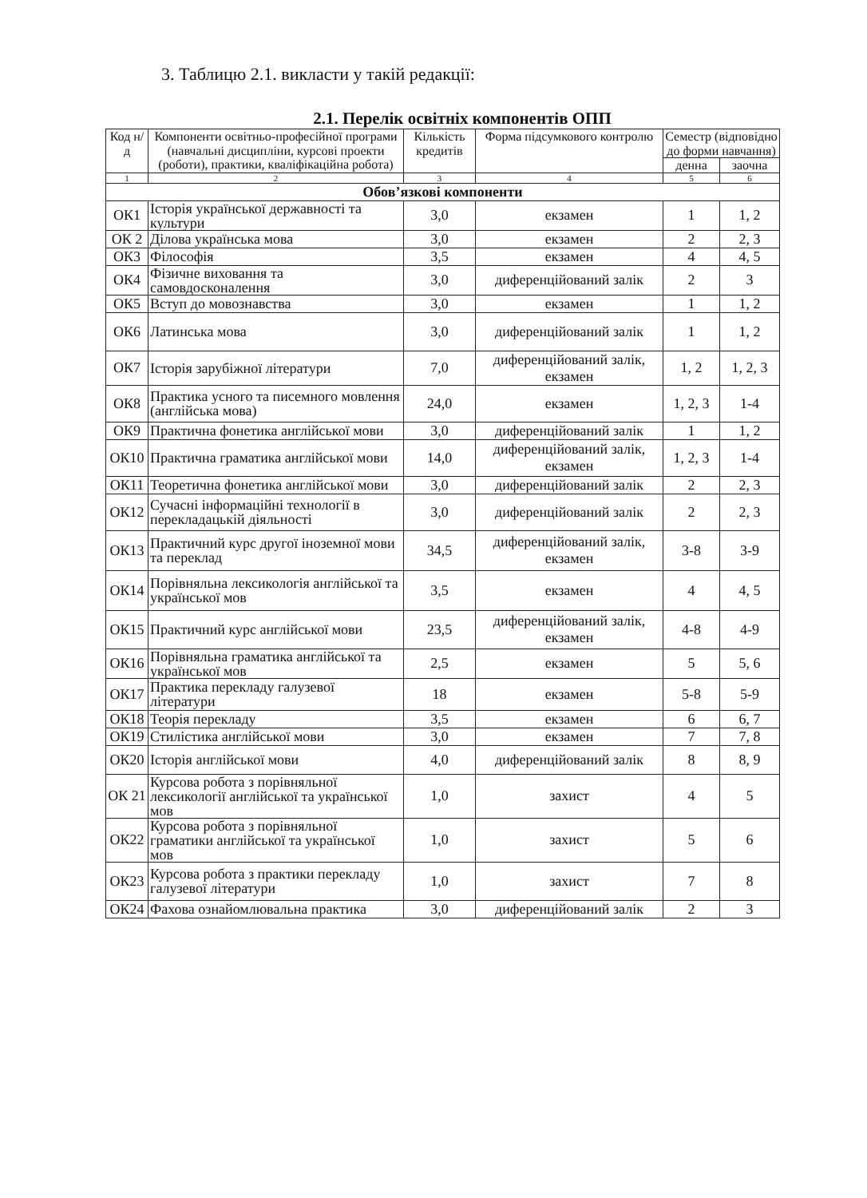3. Таблицю 2.1. викласти у такій редакції:
2.1. Перелік освітніх компонентів ОПП
| Код н/д | Компоненти освітньо-професійної програми (навчальні дисципліни, курсові проекти (роботи), практики, кваліфікаційна робота) | Кількість кредитів | Форма підсумкового контролю | Семестр (відповідно до форми навчання) | |
| --- | --- | --- | --- | --- | --- |
| | | | | денна | заочна |
| 1 | 2 | 3 | 4 | 5 | 6 |
| Обов’язкові компоненти | | | | | |
| ОК1 | Історія української державності та культури | 3,0 | екзамен | 1 | 1, 2 |
| ОК 2 | Ділова українська мова | 3,0 | екзамен | 2 | 2, 3 |
| ОК3 | Філософія | 3,5 | екзамен | 4 | 4, 5 |
| ОК4 | Фізичне виховання та самовдосконалення | 3,0 | диференційований залік | 2 | 3 |
| ОК5 | Вступ до мовознавства | 3,0 | екзамен | 1 | 1, 2 |
| ОК6 | Латинська мова | 3,0 | диференційований залік | 1 | 1, 2 |
| ОК7 | Історія зарубіжної літератури | 7,0 | диференційований залік, екзамен | 1, 2 | 1, 2, 3 |
| ОК8 | Практика усного та писемного мовлення (англійська мова) | 24,0 | екзамен | 1, 2, 3 | 1-4 |
| ОК9 | Практична фонетика англійської мови | 3,0 | диференційований залік | 1 | 1, 2 |
| ОК10 | Практична граматика англійської мови | 14,0 | диференційований залік, екзамен | 1, 2, 3 | 1-4 |
| ОК11 | Теоретична фонетика англійської мови | 3,0 | диференційований залік | 2 | 2, 3 |
| ОК12 | Сучасні інформаційні технології в перекладацькій діяльності | 3,0 | диференційований залік | 2 | 2, 3 |
| ОК13 | Практичний курс другої іноземної мови та переклад | 34,5 | диференційований залік, екзамен | 3-8 | 3-9 |
| ОК14 | Порівняльна лексикологія англійської та української мов | 3,5 | екзамен | 4 | 4, 5 |
| ОК15 | Практичний курс англійської мови | 23,5 | диференційований залік, екзамен | 4-8 | 4-9 |
| ОК16 | Порівняльна граматика англійської та української мов | 2,5 | екзамен | 5 | 5, 6 |
| ОК17 | Практика перекладу галузевої літератури | 18 | екзамен | 5-8 | 5-9 |
| ОК18 | Теорія перекладу | 3,5 | екзамен | 6 | 6, 7 |
| ОК19 | Стилістика англійської мови | 3,0 | екзамен | 7 | 7, 8 |
| ОК20 | Історія англійської мови | 4,0 | диференційований залік | 8 | 8, 9 |
| ОК 21 | Курсова робота з порівняльної лексикології англійської та української мов | 1,0 | захист | 4 | 5 |
| ОК22 | Курсова робота з порівняльної граматики англійської та української мов | 1,0 | захист | 5 | 6 |
| ОК23 | Курсова робота з практики перекладу галузевої літератури | 1,0 | захист | 7 | 8 |
| ОК24 | Фахова ознайомлювальна практика | 3,0 | диференційований залік | 2 | 3 |